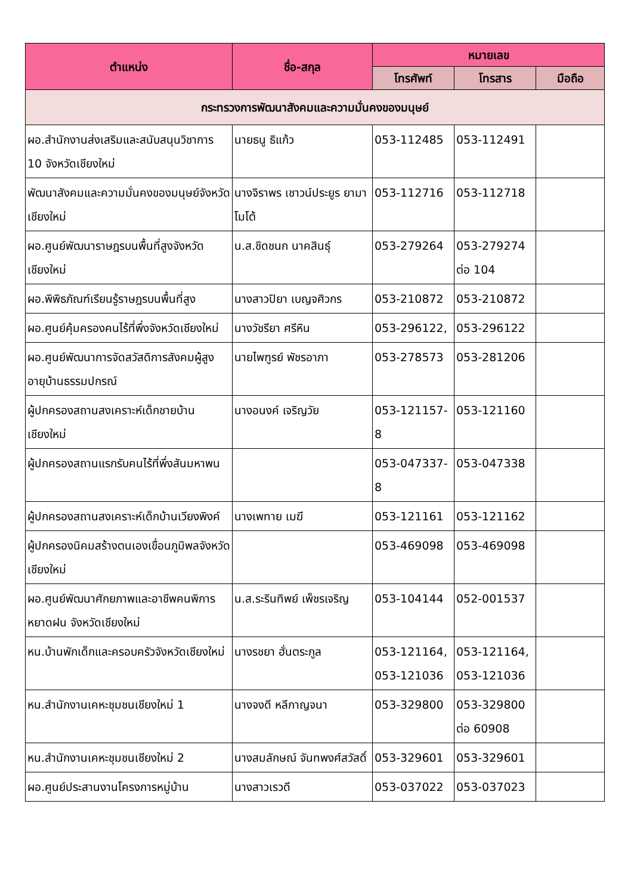| ตำแหน่ง | ชื่อ-สกุล | หมายเลข | | |
| --- | --- | --- | --- | --- |
| | | โทรศัพท์ | โทรสาร | มือถือ |
| กระทรวงการพัฒนาสังคมและความมั่นคงของมนุษย์ | | | | |
| ผอ.สำนักงานส่งเสริมและสนับสนุนวิชาการ 10 จังหวัดเชียงใหม่ | นายธนู ธิแก้ว | 053-112485 | 053-112491 | |
| พัฒนาสังคมและความมั่นคงของมนุษย์จังหวัดเชียงใหม่ | นางจิราพร เชาวน์ประยูร ยามาโมโต้ | 053-112716 | 053-112718 | |
| ผอ.ศูนย์พัฒนาราษฎรบนพื้นที่สูงจังหวัดเชียงใหม่ | น.ส.ชิดชนก นาคสินธุ์ | 053-279264 | 053-279274 ต่อ 104 | |
| ผอ.พิพิธภัณฑ์เรียนรู้ราษฎรบนพื้นที่สูง | นางสาวปิยา เบญจศิวกร | 053-210872 | 053-210872 | |
| ผอ.ศูนย์คุ้มครองคนไร้ที่พึ่งจังหวัดเชียงใหม่ | นางวัชรียา ศรีหิน | 053-296122, | 053-296122 | |
| ผอ.ศูนย์พัฒนาการจัดสวัสดิการสังคมผู้สูงอายุบ้านธรรมปกรณ์ | นายไพฑูรย์ พัชรอาภา | 053-278573 | 053-281206 | |
| ผู้ปกครองสถานสงเคราะห์เด็กชายบ้านเชียงใหม่ | นางอนงค์ เจริญวัย | 053-121157-8 | 053-121160 | |
| ผู้ปกครองสถานแรกรับคนไร้ที่พึ่งสันมหาพน | | 053-047337-8 | 053-047338 | |
| ผู้ปกครองสถานสงเคราะห์เด็กบ้านเวียงพิงค์ | นางเพทาย เมฆี | 053-121161 | 053-121162 | |
| ผู้ปกครองนิคมสร้างตนเองเขื่อนภูมิพลจังหวัดเชียงใหม่ | | 053-469098 | 053-469098 | |
| ผอ.ศูนย์พัฒนาศักยภาพและอาชีพคนพิการหยาดฝน จังหวัดเชียงใหม่ | น.ส.ระรินทิพย์ เพ็ชรเจริญ | 053-104144 | 052-001537 | |
| หน.บ้านพักเด็กและครอบครัวจังหวัดเชียงใหม่ | นางรชยา ฮั่นตระกูล | 053-121164, 053-121036 | 053-121164, 053-121036 | |
| หน.สำนักงานเคหะชุมชนเชียงใหม่ 1 | นางจงดี หลีกาญจนา | 053-329800 | 053-329800 ต่อ 60908 | |
| หน.สำนักงานเคหะชุมชนเชียงใหม่ 2 | นางสมลักษณ์ จันทพงศ์สวัสดิ์ | 053-329601 | 053-329601 | |
| ผอ.ศูนย์ประสานงานโครงการหมู่บ้าน | นางสาวเรวดี | 053-037022 | 053-037023 | |